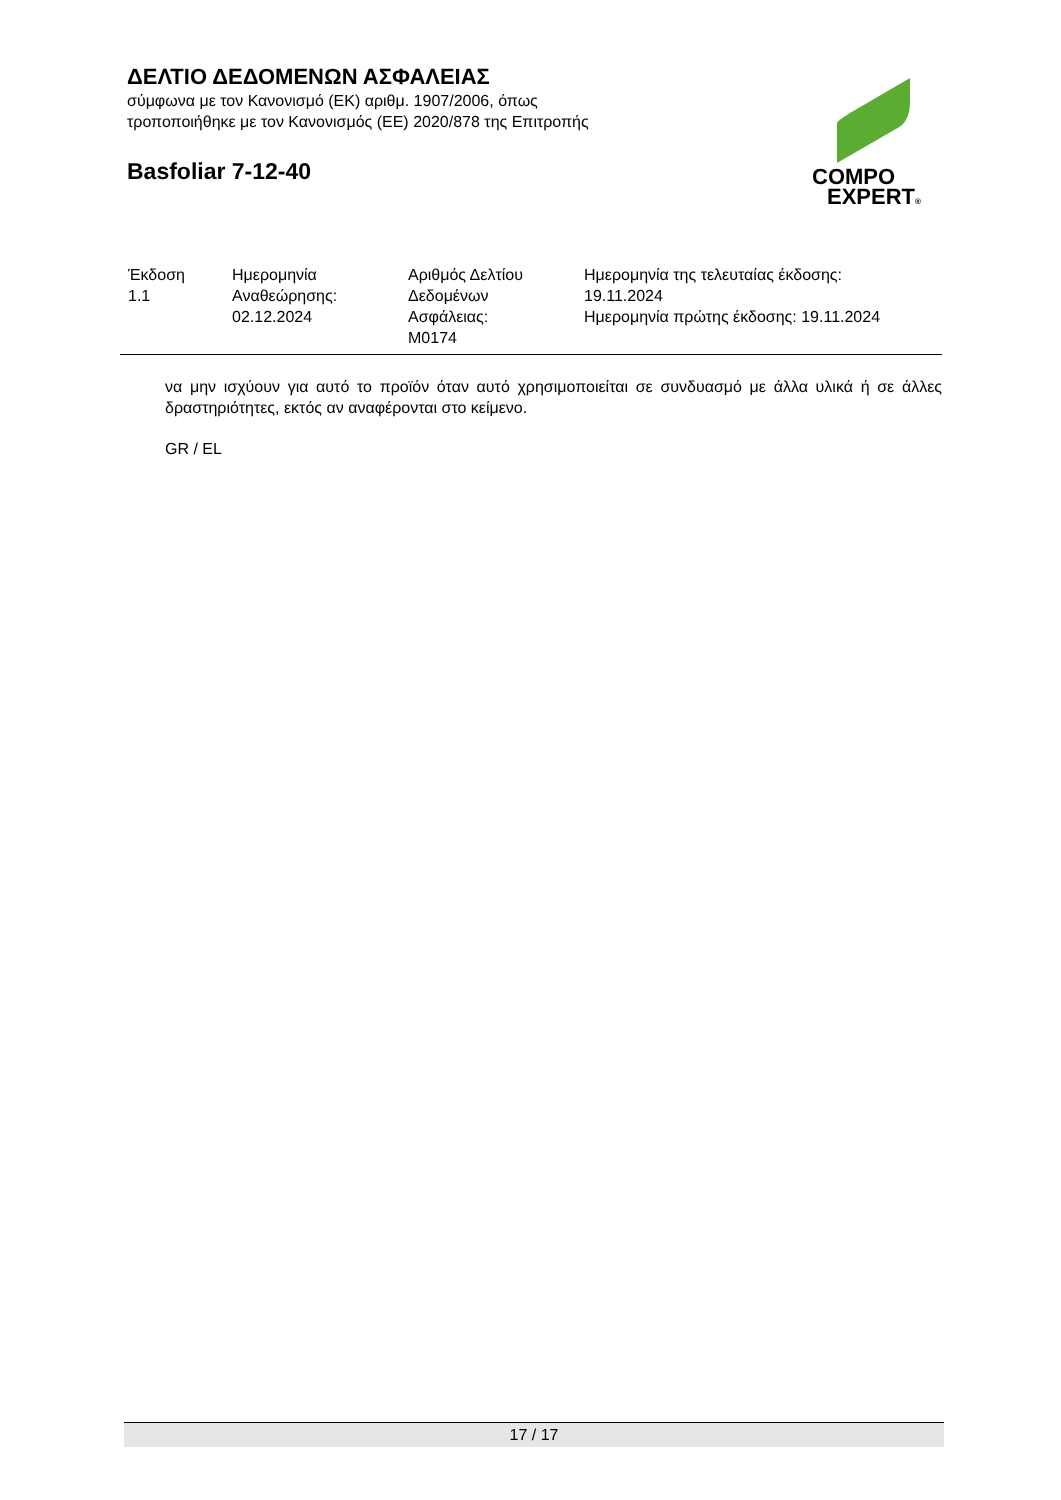ΔΕΛΤΙΟ ΔΕΔΟΜΕΝΩΝ ΑΣΦΑΛΕΙΑΣ
σύμφωνα με τον Κανονισμό (ΕΚ) αριθμ. 1907/2006, όπως
τροποποιήθηκε με τον Κανονισμός (ΕΕ) 2020/878 της Επιτροπής
Basfoliar 7-12-40
COMPO
EXPERT®
| Έκδοση 1.1 | Ημερομηνία Αναθεώρησης: 02.12.2024 | Αριθμός Δελτίου Δεδομένων Ασφάλειας: M0174 | Ημερομηνία της τελευταίας έκδοσης: 19.11.2024 Ημερομηνία πρώτης έκδοσης: 19.11.2024 |
να μην ισχύουν για αυτό το προϊόν όταν αυτό χρησιμοποιείται σε συνδυασμό με άλλα υλικά ή σε άλλες δραστηριότητες, εκτός αν αναφέρονται στο κείμενο.
GR / EL
17 / 17